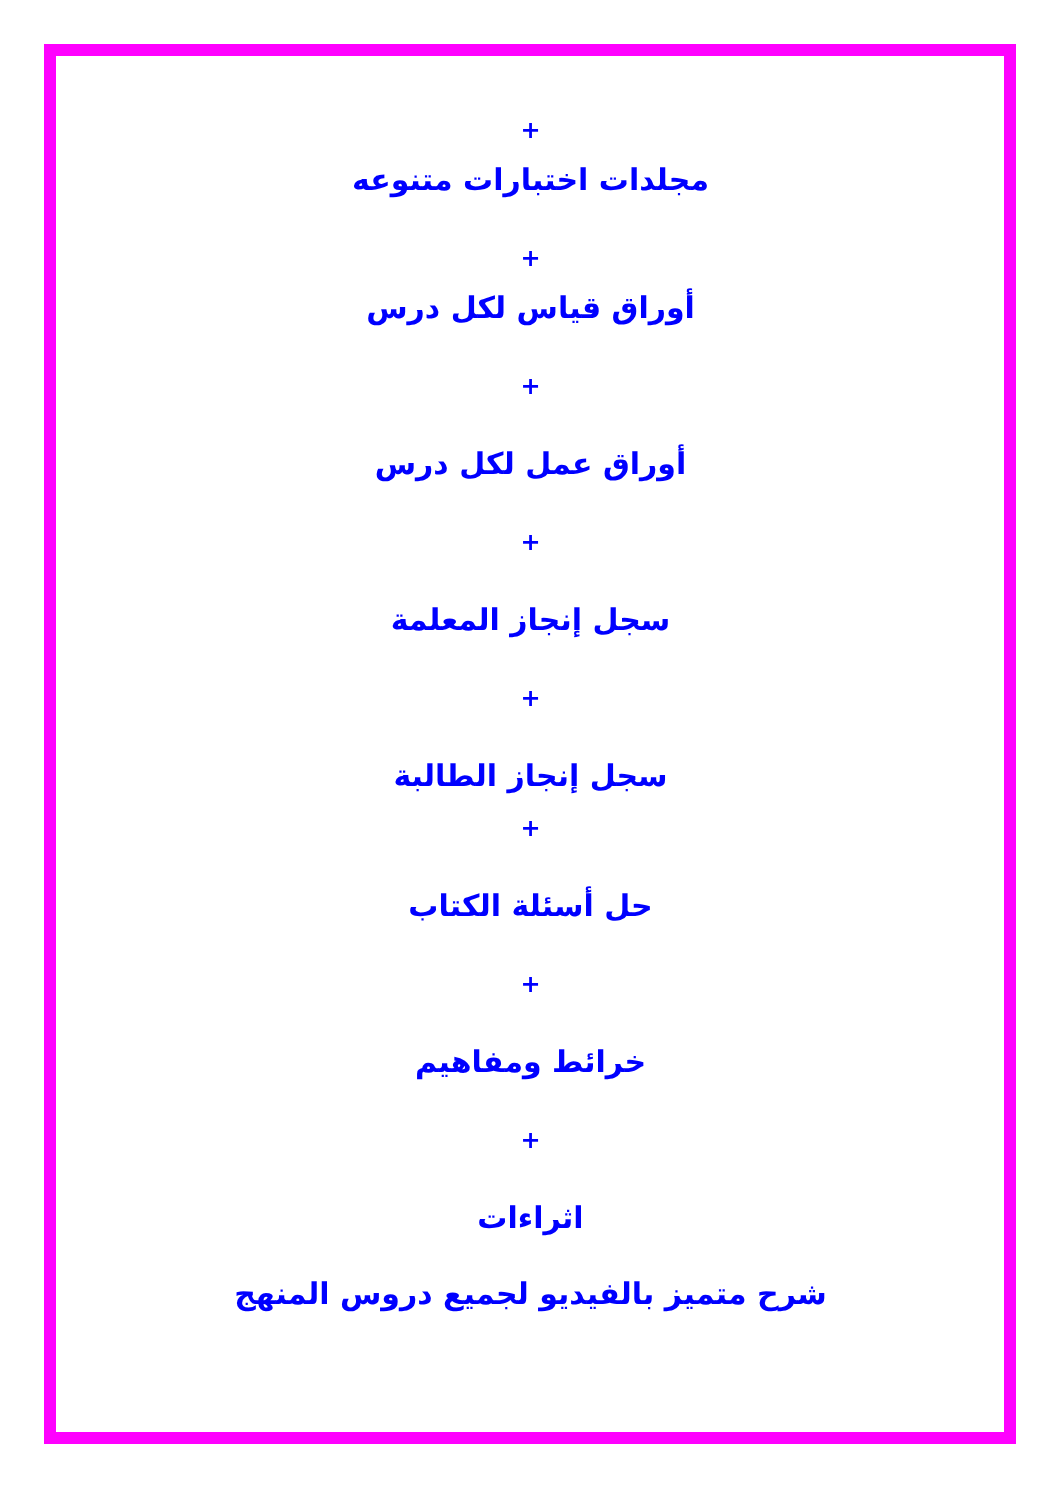+
مجلدات اختبارات متنوعه
+
أوراق قياس لكل درس
+
أوراق عمل لكل درس
+
سجل إنجاز المعلمة
+
سجل إنجاز الطالبة
+
حل أسئلة الكتاب
+
خرائط ومفاهيم
+
اثراءات
شرح متميز بالفيديو لجميع دروس المنهج